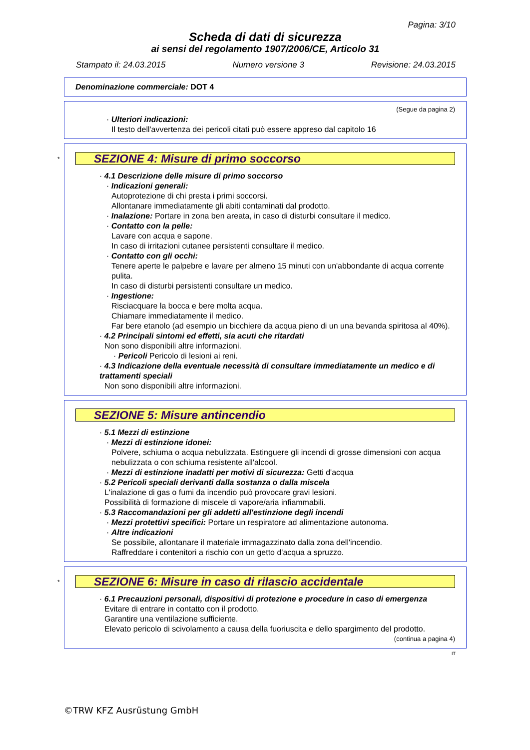Pagina: 3/10
Scheda di dati di sicurezza
ai sensi del regolamento 1907/2006/CE, Articolo 31
Stampato il: 24.03.2015 Numero versione 3 Revisione: 24.03.2015
Denominazione commerciale: DOT 4
(Segue da pagina 2)
· Ulteriori indicazioni:
Il testo dell'avvertenza dei pericoli citati può essere appreso dal capitolo 16
*
SEZIONE 4: Misure di primo soccorso
· 4.1 Descrizione delle misure di primo soccorso
· Indicazioni generali:
Autoprotezione di chi presta i primi soccorsi.
Allontanare immediatamente gli abiti contaminati dal prodotto.
· Inalazione: Portare in zona ben areata, in caso di disturbi consultare il medico.
· Contatto con la pelle:
Lavare con acqua e sapone.
In caso di irritazioni cutanee persistenti consultare il medico.
· Contatto con gli occhi:
Tenere aperte le palpebre e lavare per almeno 15 minuti con un'abbondante di acqua corrente pulita.
In caso di disturbi persistenti consultare un medico.
· Ingestione:
Risciacquare la bocca e bere molta acqua.
Chiamare immediatamente il medico.
Far bere etanolo (ad esempio un bicchiere da acqua pieno di un una bevanda spiritosa al 40%).
· 4.2 Principali sintomi ed effetti, sia acuti che ritardati
Non sono disponibili altre informazioni.
· Pericoli Pericolo di lesioni ai reni.
· 4.3 Indicazione della eventuale necessità di consultare immediatamente un medico e di trattamenti speciali
Non sono disponibili altre informazioni.
SEZIONE 5: Misure antincendio
· 5.1 Mezzi di estinzione
· Mezzi di estinzione idonei:
Polvere, schiuma o acqua nebulizzata. Estinguere gli incendi di grosse dimensioni con acqua nebulizzata o con schiuma resistente all'alcool.
· Mezzi di estinzione inadatti per motivi di sicurezza: Getti d'acqua
· 5.2 Pericoli speciali derivanti dalla sostanza o dalla miscela
L'inalazione di gas o fumi da incendio può provocare gravi lesioni.
Possibilità di formazione di miscele di vapore/aria infiammabili.
· 5.3 Raccomandazioni per gli addetti all'estinzione degli incendi
· Mezzi protettivi specifici: Portare un respiratore ad alimentazione autonoma.
· Altre indicazioni
Se possibile, allontanare il materiale immagazzinato dalla zona dell'incendio.
Raffreddare i contenitori a rischio con un getto d'acqua a spruzzo.
*
SEZIONE 6: Misure in caso di rilascio accidentale
· 6.1 Precauzioni personali, dispositivi di protezione e procedure in caso di emergenza
Evitare di entrare in contatto con il prodotto.
Garantire una ventilazione sufficiente.
Elevato pericolo di scivolamento a causa della fuoriuscita e dello spargimento del prodotto.
(continua a pagina 4)
IT
©TRW KFZ Ausrüstung GmbH